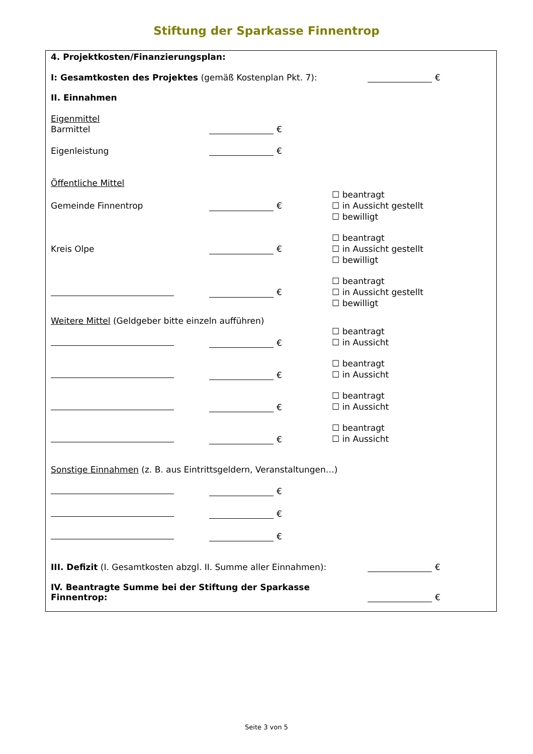Stiftung der Sparkasse Finnentrop
4. Projektkosten/Finanzierungsplan:
I: Gesamtkosten des Projektes (gemäß Kostenplan Pkt. 7):
€
II. Einnahmen
Eigenmittel
Barmittel
€
Eigenleistung
€
Öffentliche Mittel
Gemeinde Finnentrop €
☐ beantragt
☐ in Aussicht gestellt
☐ bewilligt
Kreis Olpe €
☐ beantragt
☐ in Aussicht gestellt
☐ bewilligt
€
☐ beantragt
☐ in Aussicht gestellt
☐ bewilligt
Weitere Mittel (Geldgeber bitte einzeln aufführen)
€
☐ beantragt
☐ in Aussicht
€
☐ beantragt
☐ in Aussicht
€
☐ beantragt
☐ in Aussicht
€
☐ beantragt
☐ in Aussicht
Sonstige Einnahmen (z. B. aus Eintrittsgeldern, Veranstaltungen…)
€
€
€
III. Defizit (I. Gesamtkosten abzgl. II. Summe aller Einnahmen):
€
IV. Beantragte Summe bei der Stiftung der Sparkasse Finnentrop:
€
Seite 3 von 5